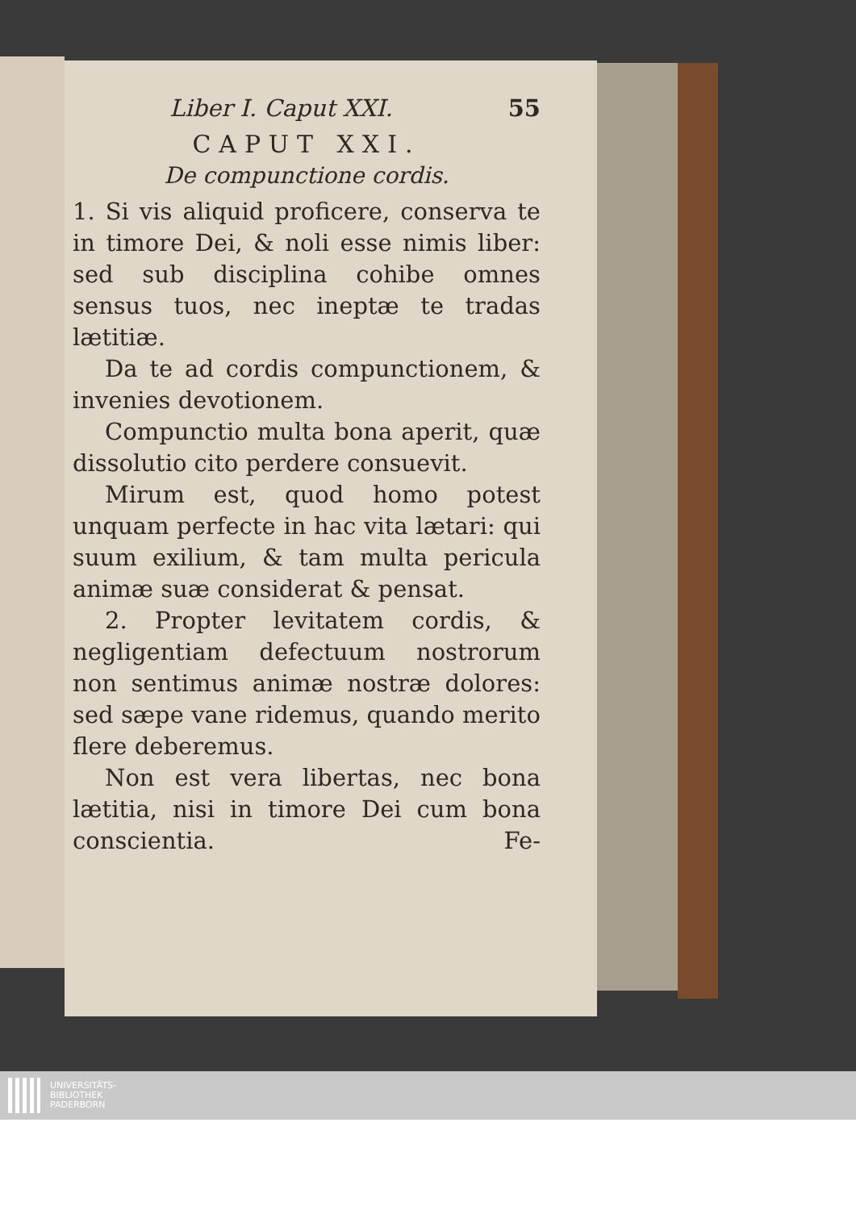Liber I. Caput XXI. 55
CAPUT XXI.
De compunctione cordis.
1. Si vis aliquid proficere, conserva te in timore Dei, & noli esse nimis liber: sed sub disciplina cohibe omnes sensus tuos, nec ineptæ te tradas lætitiæ.
Da te ad cordis compunctionem, & invenies devotionem.
Compunctio multa bona aperit, quæ dissolutio cito perdere consuevit.
Mirum est, quod homo potest unquam perfecte in hac vita lætari: qui suum exilium, & tam multa pericula animæ suæ considerat & pensat.
2. Propter levitatem cordis, & negligentiam defectuum nostrorum non sentimus animæ nostræ dolores: sed sæpe vane ridemus, quando merito flere deberemus.
Non est vera libertas, nec bona lætitia, nisi in timore Dei cum bona conscientia. Fe-
UNIVERSITÄTS-
BIBLIOTHEK
PADERBORN